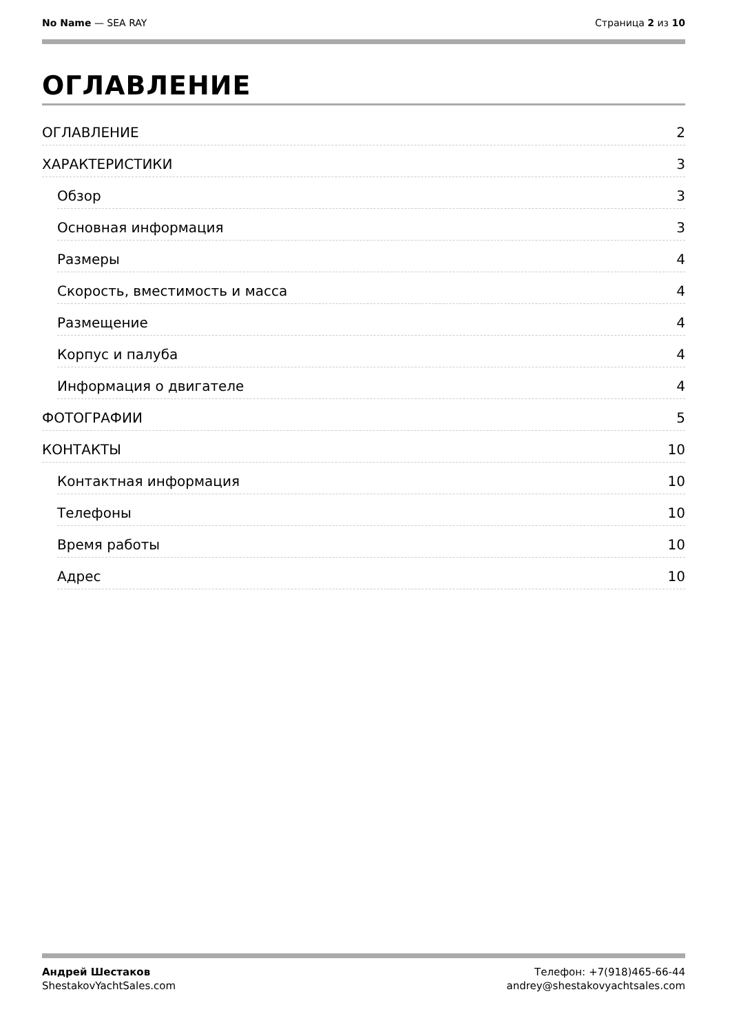No Name — SEA RAY Страница 2 из 10
ОГЛАВЛЕНИЕ
ОГЛАВЛЕНИЕ 2
ХАРАКТЕРИСТИКИ 3
Обзор 3
Основная информация 3
Размеры 4
Скорость, вместимость и масса 4
Размещение 4
Корпус и палуба 4
Информация о двигателе 4
ФОТОГРАФИИ 5
КОНТАКТЫ 10
Контактная информация 10
Телефоны 10
Время работы 10
Адрес 10
Андрей Шестаков
ShestakovYachtSales.com
Телефон: +7(918)465-66-44
andrey@shestakovyachtsales.com